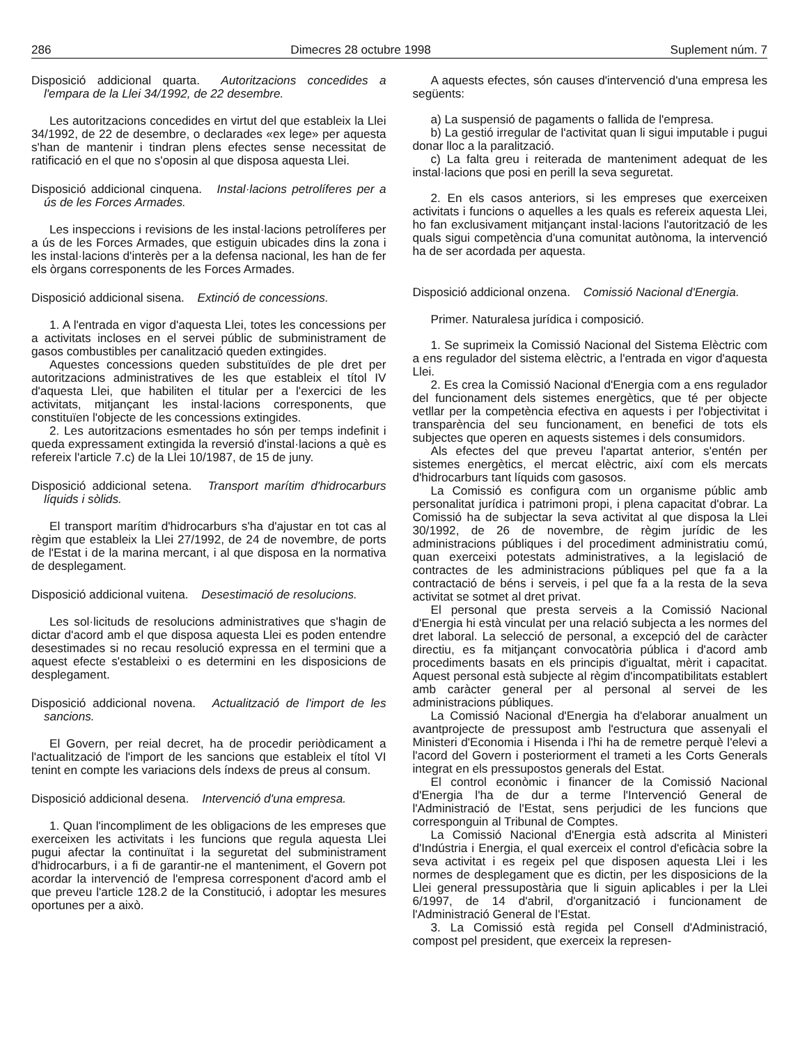286 Dimecres 28 octubre 1998 Suplement núm. 7
Disposició addicional quarta. Autoritzacions concedides a l'empara de la Llei 34/1992, de 22 desembre.
Les autoritzacions concedides en virtut del que estableix la Llei 34/1992, de 22 de desembre, o declarades «ex lege» per aquesta s'han de mantenir i tindran plens efectes sense necessitat de ratificació en el que no s'oposin al que disposa aquesta Llei.
Disposició addicional cinquena. Instal·lacions petrolíferes per a ús de les Forces Armades.
Les inspeccions i revisions de les instal·lacions petrolíferes per a ús de les Forces Armades, que estiguin ubicades dins la zona i les instal·lacions d'interès per a la defensa nacional, les han de fer els òrgans corresponents de les Forces Armades.
Disposició addicional sisena. Extinció de concessions.
1. A l'entrada en vigor d'aquesta Llei, totes les concessions per a activitats incloses en el servei públic de subministrament de gasos combustibles per canalització queden extingides.
Aquestes concessions queden substituïdes de ple dret per autoritzacions administratives de les que estableix el títol IV d'aquesta Llei, que habiliten el titular per a l'exercici de les activitats, mitjançant les instal·lacions corresponents, que constituïen l'objecte de les concessions extingides.
2. Les autoritzacions esmentades ho són per temps indefinit i queda expressament extingida la reversió d'instal·lacions a què es refereix l'article 7.c) de la Llei 10/1987, de 15 de juny.
Disposició addicional setena. Transport marítim d'hidrocarburs líquids i sòlids.
El transport marítim d'hidrocarburs s'ha d'ajustar en tot cas al règim que estableix la Llei 27/1992, de 24 de novembre, de ports de l'Estat i de la marina mercant, i al que disposa en la normativa de desplegament.
Disposició addicional vuitena. Desestimació de resolucions.
Les sol·licituds de resolucions administratives que s'hagin de dictar d'acord amb el que disposa aquesta Llei es poden entendre desestimades si no recau resolució expressa en el termini que a aquest efecte s'estableixi o es determini en les disposicions de desplegament.
Disposició addicional novena. Actualització de l'import de les sancions.
El Govern, per reial decret, ha de procedir periòdicament a l'actualització de l'import de les sancions que estableix el títol VI tenint en compte les variacions dels índexs de preus al consum.
Disposició addicional desena. Intervenció d'una empresa.
1. Quan l'incompliment de les obligacions de les empreses que exerceixen les activitats i les funcions que regula aquesta Llei pugui afectar la continuïtat i la seguretat del subministrament d'hidrocarburs, i a fi de garantir-ne el manteniment, el Govern pot acordar la intervenció de l'empresa corresponent d'acord amb el que preveu l'article 128.2 de la Constitució, i adoptar les mesures oportunes per a això.
A aquests efectes, són causes d'intervenció d'una empresa les següents:
a) La suspensió de pagaments o fallida de l'empresa.
b) La gestió irregular de l'activitat quan li sigui imputable i pugui donar lloc a la paralització.
c) La falta greu i reiterada de manteniment adequat de les instal·lacions que posi en perill la seva seguretat.
2. En els casos anteriors, si les empreses que exerceixen activitats i funcions o aquelles a les quals es refereix aquesta Llei, ho fan exclusivament mitjançant instal·lacions l'autorització de les quals sigui competència d'una comunitat autònoma, la intervenció ha de ser acordada per aquesta.
Disposició addicional onzena. Comissió Nacional d'Energia.
Primer. Naturalesa jurídica i composició.
1. Se suprimeix la Comissió Nacional del Sistema Elèctric com a ens regulador del sistema elèctric, a l'entrada en vigor d'aquesta Llei.
2. Es crea la Comissió Nacional d'Energia com a ens regulador del funcionament dels sistemes energètics, que té per objecte vetllar per la competència efectiva en aquests i per l'objectivitat i transparència del seu funcionament, en benefici de tots els subjectes que operen en aquests sistemes i dels consumidors.
Als efectes del que preveu l'apartat anterior, s'entén per sistemes energètics, el mercat elèctric, així com els mercats d'hidrocarburs tant líquids com gasosos.
La Comissió es configura com un organisme públic amb personalitat jurídica i patrimoni propi, i plena capacitat d'obrar. La Comissió ha de subjectar la seva activitat al que disposa la Llei 30/1992, de 26 de novembre, de règim jurídic de les administracions públiques i del procediment administratiu comú, quan exerceixi potestats administratives, a la legislació de contractes de les administracions públiques pel que fa a la contractació de béns i serveis, i pel que fa a la resta de la seva activitat se sotmet al dret privat.
El personal que presta serveis a la Comissió Nacional d'Energia hi està vinculat per una relació subjecta a les normes del dret laboral. La selecció de personal, a excepció del de caràcter directiu, es fa mitjançant convocatòria pública i d'acord amb procediments basats en els principis d'igualtat, mèrit i capacitat. Aquest personal està subjecte al règim d'incompatibilitats establert amb caràcter general per al personal al servei de les administracions públiques.
La Comissió Nacional d'Energia ha d'elaborar anualment un avantprojecte de pressupost amb l'estructura que assenyali el Ministeri d'Economia i Hisenda i l'hi ha de remetre perquè l'elevi a l'acord del Govern i posteriorment el trameti a les Corts Generals integrat en els pressupostos generals del Estat.
El control econòmic i financer de la Comissió Nacional d'Energia l'ha de dur a terme l'Intervenció General de l'Administració de l'Estat, sens perjudici de les funcions que corresponguin al Tribunal de Comptes.
La Comissió Nacional d'Energia està adscrita al Ministeri d'Indústria i Energia, el qual exerceix el control d'eficàcia sobre la seva activitat i es regeix pel que disposen aquesta Llei i les normes de desplegament que es dictin, per les disposicions de la Llei general pressupostària que li siguin aplicables i per la Llei 6/1997, de 14 d'abril, d'organització i funcionament de l'Administració General de l'Estat.
3. La Comissió està regida pel Consell d'Administració, compost pel president, que exerceix la represen-